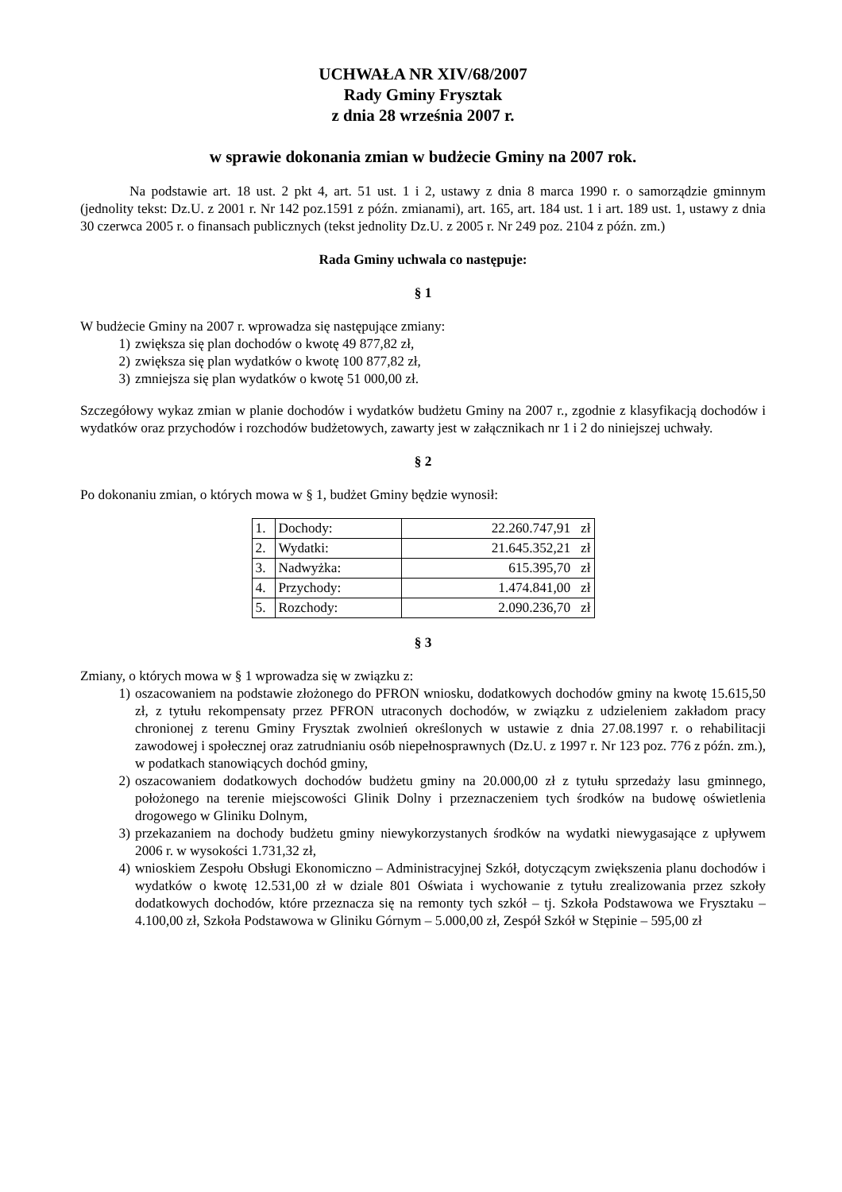UCHWAŁA NR XIV/68/2007
Rady Gminy Frysztak
z dnia 28 września 2007 r.
w sprawie dokonania zmian w budżecie Gminy na 2007 rok.
Na podstawie art. 18 ust. 2 pkt 4, art. 51 ust. 1 i 2, ustawy z dnia 8 marca 1990 r. o samorządzie gminnym (jednolity tekst: Dz.U. z 2001 r. Nr 142 poz.1591 z późn. zmianami), art. 165, art. 184 ust. 1 i art. 189 ust. 1, ustawy z dnia 30 czerwca 2005 r. o finansach publicznych (tekst jednolity Dz.U. z 2005 r. Nr 249 poz. 2104 z późn. zm.)
Rada Gminy uchwala co następuje:
§ 1
W budżecie Gminy na 2007 r. wprowadza się następujące zmiany:
1) zwiększa się plan dochodów o kwotę 49 877,82 zł,
2) zwiększa się plan wydatków o kwotę 100 877,82 zł,
3) zmniejsza się plan wydatków o kwotę 51 000,00 zł.
Szczegółowy wykaz zmian w planie dochodów i wydatków budżetu Gminy na 2007 r., zgodnie z klasyfikacją dochodów i wydatków oraz przychodów i rozchodów budżetowych, zawarty jest w załącznikach nr 1 i 2 do niniejszej uchwały.
§ 2
Po dokonaniu zmian, o których mowa w § 1, budżet Gminy będzie wynosił:
| 1. | Dochody: | 22.260.747,91 zł |
| 2. | Wydatki: | 21.645.352,21 zł |
| 3. | Nadwyżka: | 615.395,70 zł |
| 4. | Przychody: | 1.474.841,00 zł |
| 5. | Rozchody: | 2.090.236,70 zł |
§ 3
Zmiany, o których mowa w § 1 wprowadza się w związku z:
1) oszacowaniem na podstawie złożonego do PFRON wniosku, dodatkowych dochodów gminy na kwotę 15.615,50 zł, z tytułu rekompensaty przez PFRON utraconych dochodów, w związku z udzieleniem zakładom pracy chronionej z terenu Gminy Frysztak zwolnień określonych w ustawie z dnia 27.08.1997 r. o rehabilitacji zawodowej i społecznej oraz zatrudnianiu osób niepełnosprawnych (Dz.U. z 1997 r. Nr 123 poz. 776 z późn. zm.), w podatkach stanowiących dochód gminy,
2) oszacowaniem dodatkowych dochodów budżetu gminy na 20.000,00 zł z tytułu sprzedaży lasu gminnego, położonego na terenie miejscowości Glinik Dolny i przeznaczeniem tych środków na budowę oświetlenia drogowego w Gliniku Dolnym,
3) przekazaniem na dochody budżetu gminy niewykorzystanych środków na wydatki niewygasające z upływem 2006 r. w wysokości 1.731,32 zł,
4) wnioskiem Zespołu Obsługi Ekonomiczno – Administracyjnej Szkół, dotyczącym zwiększenia planu dochodów i wydatków o kwotę 12.531,00 zł w dziale 801 Oświata i wychowanie z tytułu zrealizowania przez szkoły dodatkowych dochodów, które przeznacza się na remonty tych szkół – tj. Szkoła Podstawowa we Frysztaku – 4.100,00 zł, Szkoła Podstawowa w Gliniku Górnym – 5.000,00 zł, Zespół Szkół w Stępinie – 595,00 zł